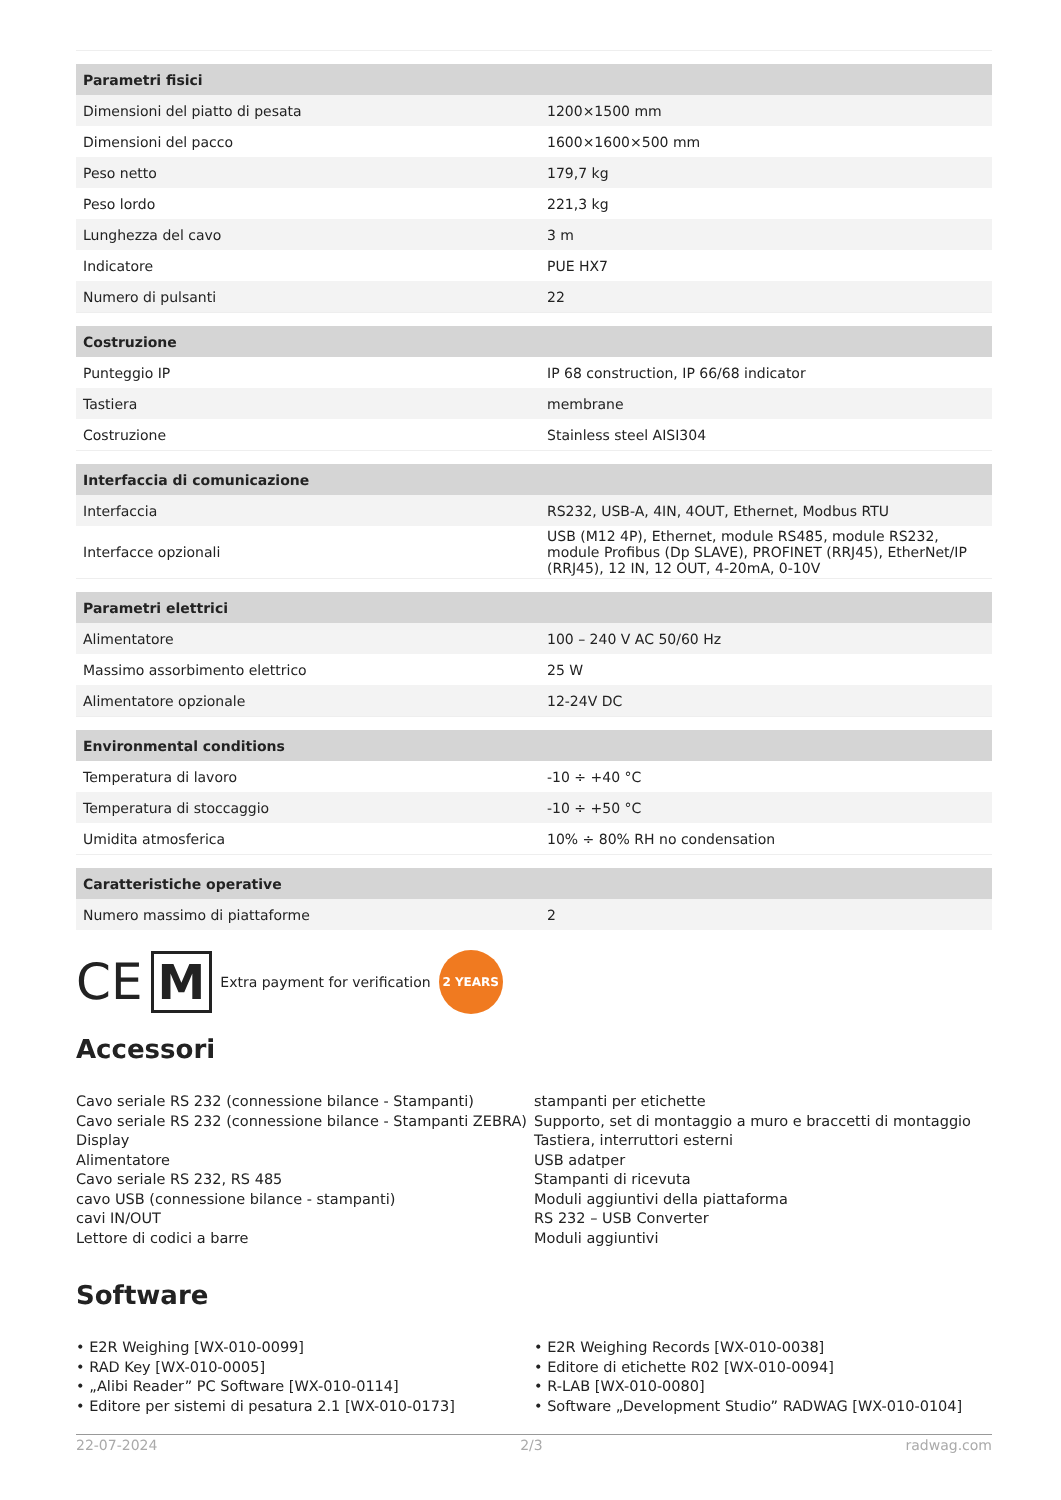| Parametri fisici | |
| Dimensioni del piatto di pesata | 1200×1500 mm |
| Dimensioni del pacco | 1600×1600×500 mm |
| Peso netto | 179,7 kg |
| Peso lordo | 221,3 kg |
| Lunghezza del cavo | 3 m |
| Indicatore | PUE HX7 |
| Numero di pulsanti | 22 |
| Costruzione | |
| Punteggio IP | IP 68 construction, IP 66/68 indicator |
| Tastiera | membrane |
| Costruzione | Stainless steel AISI304 |
| Interfaccia di comunicazione | |
| Interfaccia | RS232, USB-A, 4IN, 4OUT, Ethernet, Modbus RTU |
| Interfacce opzionali | USB (M12 4P), Ethernet, module RS485, module RS232, module Profibus (Dp SLAVE), PROFINET (RRJ45), EtherNet/IP (RRJ45), 12 IN, 12 OUT, 4-20mA, 0-10V |
| Parametri elettrici | |
| Alimentatore | 100 – 240 V AC 50/60 Hz |
| Massimo assorbimento elettrico | 25 W |
| Alimentatore opzionale | 12-24V DC |
| Environmental conditions | |
| Temperatura di lavoro | -10 ÷ +40 °C |
| Temperatura di stoccaggio | -10 ÷ +50 °C |
| Umidita atmosferica | 10% ÷ 80% RH no condensation |
| Caratteristiche operative | |
| Numero massimo di piattaforme | 2 |
CE M Extra payment for verification 2 YEARS
Accessori
Cavo seriale RS 232 (connessione bilance - Stampanti)
Cavo seriale RS 232 (connessione bilance - Stampanti ZEBRA)
Display
Alimentatore
Cavo seriale RS 232, RS 485
cavo USB (connessione bilance - stampanti)
cavi IN/OUT
Lettore di codici a barre
stampanti per etichette
Supporto, set di montaggio a muro e braccetti di montaggio
Tastiera, interruttori esterni
USB adatper
Stampanti di ricevuta
Moduli aggiuntivi della piattaforma
RS 232 – USB Converter
Moduli aggiuntivi
Software
• E2R Weighing [WX-010-0099]
• RAD Key [WX-010-0005]
• „Alibi Reader” PC Software [WX-010-0114]
• Editore per sistemi di pesatura 2.1 [WX-010-0173]
• E2R Weighing Records [WX-010-0038]
• Editore di etichette R02 [WX-010-0094]
• R-LAB [WX-010-0080]
• Software „Development Studio” RADWAG [WX-010-0104]
22-07-2024 2/3 radwag.com